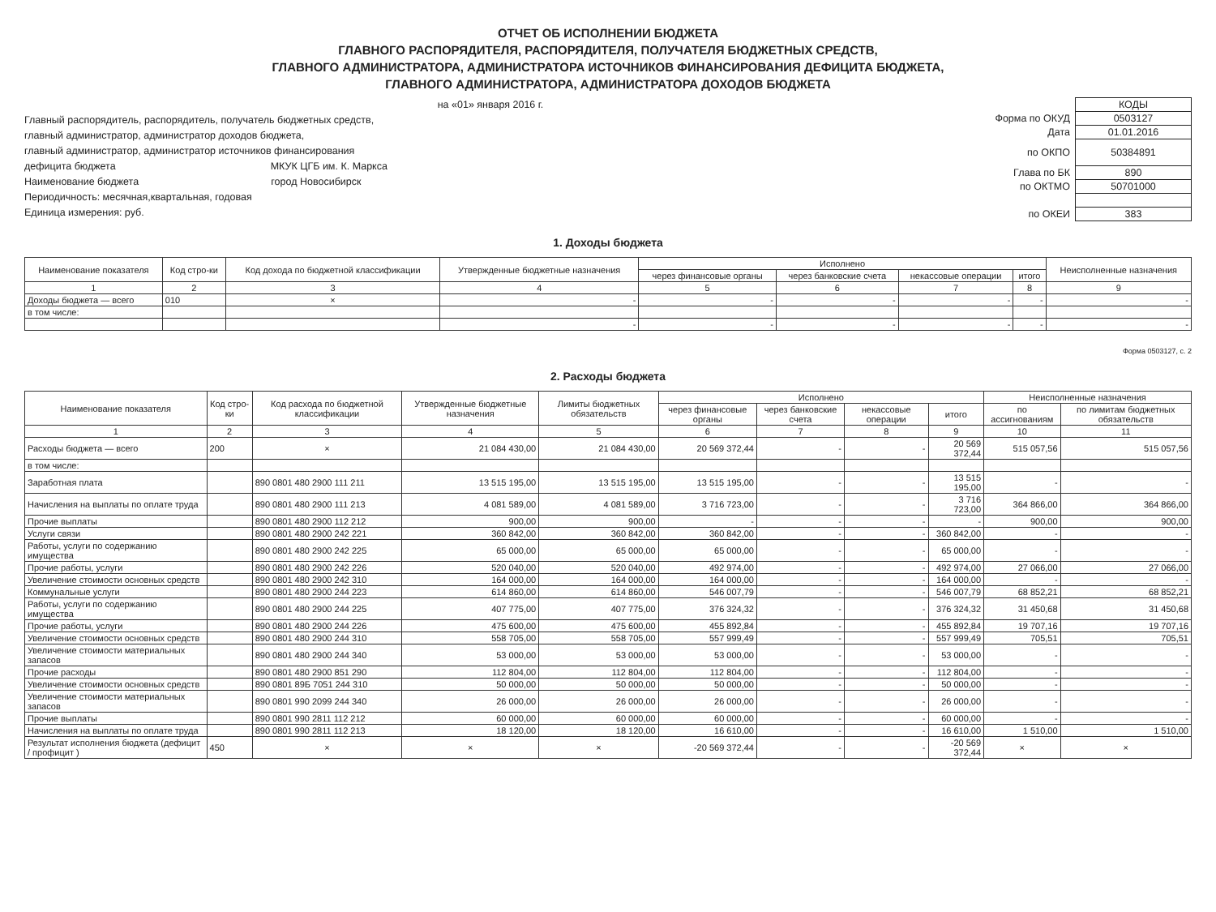ОТЧЕТ ОБ ИСПОЛНЕНИИ БЮДЖЕТА
ГЛАВНОГО РАСПОРЯДИТЕЛЯ, РАСПОРЯДИТЕЛЯ, ПОЛУЧАТЕЛЯ БЮДЖЕТНЫХ СРЕДСТВ,
ГЛАВНОГО АДМИНИСТРАТОРА, АДМИНИСТРАТОРА ИСТОЧНИКОВ ФИНАНСИРОВАНИЯ ДЕФИЦИТА БЮДЖЕТА,
ГЛАВНОГО АДМИНИСТРАТОРА, АДМИНИСТРАТОРА ДОХОДОВ БЮДЖЕТА
на «01» января 2016 г.
Главный распорядитель, распорядитель, получатель бюджетных средств,
главный администратор, администратор доходов бюджета,
главный администратор, администратор источников финансирования
дефицита бюджета МКУК ЦГБ им. К. Маркса
Наименование бюджета город Новосибирск
Периодичность: месячная,квартальная, годовая
Единица измерения: руб.
| | КОДЫ |
| Форма по ОКУД | 0503127 |
| Дата | 01.01.2016 |
| по ОКПО | 50384891 |
| Глава по БК | 890 |
| по ОКТМО | 50701000 |
| по ОКЕИ | 383 |
1. Доходы бюджета
| Наименование показателя | Код стро-ки | Код дохода по бюджетной классификации | Утвержденные бюджетные назначения | Исполнено | | | | Неисполненные назначения |
| --- | --- | --- | --- | --- | --- | --- | --- | --- |
| | | | | через финансовые органы | через банковские счета | некассовые операции | итого | |
| 1 | 2 | 3 | 4 | 5 | 6 | 7 | 8 | 9 |
| Доходы бюджета — всего | 010 | × | - | - | - | - | - | - |
| в том числе: | | | | | | | | |
| | | | - | - | - | - | - | - |
Форма 0503127, с. 2
2. Расходы бюджета
| Наименование показателя | Код стро-ки | Код расхода по бюджетной классификации | Утвержденные бюджетные назначения | Лимиты бюджетных обязательств | Исполнено | | | | Неисполненные назначения | |
| --- | --- | --- | --- | --- | --- | --- | --- | --- | --- | --- |
| | | | | | через финансовые органы | через банковские счета | некассовые операции | итого | по ассигнованиям | по лимитам бюджетных обязательств |
| 1 | 2 | 3 | 4 | 5 | 6 | 7 | 8 | 9 | 10 | 11 |
| Расходы бюджета — всего | 200 | × | 21 084 430,00 | 21 084 430,00 | 20 569 372,44 | - | - | 20 569 372,44 | 515 057,56 | 515 057,56 |
| в том числе: | | | | | | | | | | |
| Заработная плата | | 890 0801 480 2900 111 211 | 13 515 195,00 | 13 515 195,00 | 13 515 195,00 | - | - | 13 515 195,00 | - | - |
| Начисления на выплаты по оплате труда | | 890 0801 480 2900 111 213 | 4 081 589,00 | 4 081 589,00 | 3 716 723,00 | - | - | 3 716 723,00 | 364 866,00 | 364 866,00 |
| Прочие выплаты | | 890 0801 480 2900 112 212 | 900,00 | 900,00 | - | - | - | - | 900,00 | 900,00 |
| Услуги связи | | 890 0801 480 2900 242 221 | 360 842,00 | 360 842,00 | 360 842,00 | - | - | 360 842,00 | - | - |
| Работы, услуги по содержанию имущества | | 890 0801 480 2900 242 225 | 65 000,00 | 65 000,00 | 65 000,00 | - | - | 65 000,00 | - | - |
| Прочие работы, услуги | | 890 0801 480 2900 242 226 | 520 040,00 | 520 040,00 | 492 974,00 | - | - | 492 974,00 | 27 066,00 | 27 066,00 |
| Увеличение стоимости основных средств | | 890 0801 480 2900 242 310 | 164 000,00 | 164 000,00 | 164 000,00 | - | - | 164 000,00 | - | - |
| Коммунальные услуги | | 890 0801 480 2900 244 223 | 614 860,00 | 614 860,00 | 546 007,79 | - | - | 546 007,79 | 68 852,21 | 68 852,21 |
| Работы, услуги по содержанию имущества | | 890 0801 480 2900 244 225 | 407 775,00 | 407 775,00 | 376 324,32 | - | - | 376 324,32 | 31 450,68 | 31 450,68 |
| Прочие работы, услуги | | 890 0801 480 2900 244 226 | 475 600,00 | 475 600,00 | 455 892,84 | - | - | 455 892,84 | 19 707,16 | 19 707,16 |
| Увеличение стоимости основных средств | | 890 0801 480 2900 244 310 | 558 705,00 | 558 705,00 | 557 999,49 | - | - | 557 999,49 | 705,51 | 705,51 |
| Увеличение стоимости материальных запасов | | 890 0801 480 2900 244 340 | 53 000,00 | 53 000,00 | 53 000,00 | - | - | 53 000,00 | - | - |
| Прочие расходы | | 890 0801 480 2900 851 290 | 112 804,00 | 112 804,00 | 112 804,00 | - | - | 112 804,00 | - | - |
| Увеличение стоимости основных средств | | 890 0801 89Б 7051 244 310 | 50 000,00 | 50 000,00 | 50 000,00 | - | - | 50 000,00 | - | - |
| Увеличение стоимости материальных запасов | | 890 0801 990 2099 244 340 | 26 000,00 | 26 000,00 | 26 000,00 | - | - | 26 000,00 | - | - |
| Прочие выплаты | | 890 0801 990 2811 112 212 | 60 000,00 | 60 000,00 | 60 000,00 | - | - | 60 000,00 | - | - |
| Начисления на выплаты по оплате труда | | 890 0801 990 2811 112 213 | 18 120,00 | 18 120,00 | 16 610,00 | - | - | 16 610,00 | 1 510,00 | 1 510,00 |
| Результат исполнения бюджета (дефицит / профицит ) | 450 | × | × | × | -20 569 372,44 | - | - | -20 569 372,44 | × | × |